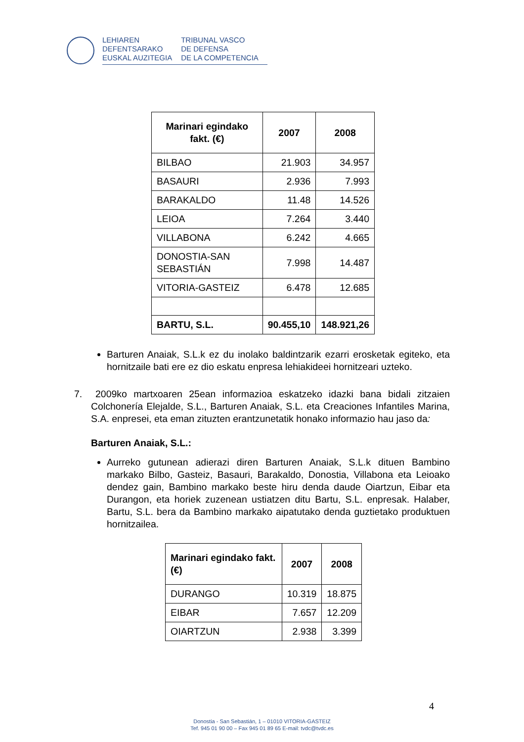LEHIAREN
DEFENTSARAKO
EUSKAL AUZITEGIA
TRIBUNAL VASCO
DE DEFENSA
DE LA COMPETENCIA
| Marinari egindako fakt. (€) | 2007 | 2008 |
| --- | --- | --- |
| BILBAO | 21.903 | 34.957 |
| BASAURI | 2.936 | 7.993 |
| BARAKALDO | 11.48 | 14.526 |
| LEIOA | 7.264 | 3.440 |
| VILLABONA | 6.242 | 4.665 |
| DONOSTIA-SAN SEBASTIÁN | 7.998 | 14.487 |
| VITORIA-GASTEIZ | 6.478 | 12.685 |
| BARTU, S.L. | 90.455,10 | 148.921,26 |
Barturen Anaiak, S.L.k ez du inolako baldintzarik ezarri erosketak egiteko, eta hornitzaile bati ere ez dio eskatu enpresa lehiakideei hornitzeari uzteko.
7. 2009ko martxoaren 25ean informazioa eskatzeko idazki bana bidali zitzaien Colchonería Elejalde, S.L., Barturen Anaiak, S.L. eta Creaciones Infantiles Marina, S.A. enpresei, eta eman zituzten erantzunetatik honako informazio hau jaso da:
Barturen Anaiak, S.L.:
Aurreko gutunean adierazi diren Barturen Anaiak, S.L.k dituen Bambino markako Bilbo, Gasteiz, Basauri, Barakaldo, Donostia, Villabona eta Leioako dendez gain, Bambino markako beste hiru denda daude Oiartzun, Eibar eta Durangon, eta horiek zuzenean ustiatzen ditu Bartu, S.L. enpresak. Halaber, Bartu, S.L. bera da Bambino markako aipatutako denda guztietako produktuen hornitzailea.
| Marinari egindako fakt. (€) | 2007 | 2008 |
| --- | --- | --- |
| DURANGO | 10.319 | 18.875 |
| EIBAR | 7.657 | 12.209 |
| OIARTZUN | 2.938 | 3.399 |
4
Donostia - San Sebastián, 1 – 01010 VITORIA-GASTEIZ
Tef. 945 01 90 00 – Fax 945 01 89 65 E-mail: tvdc@tvdc.es